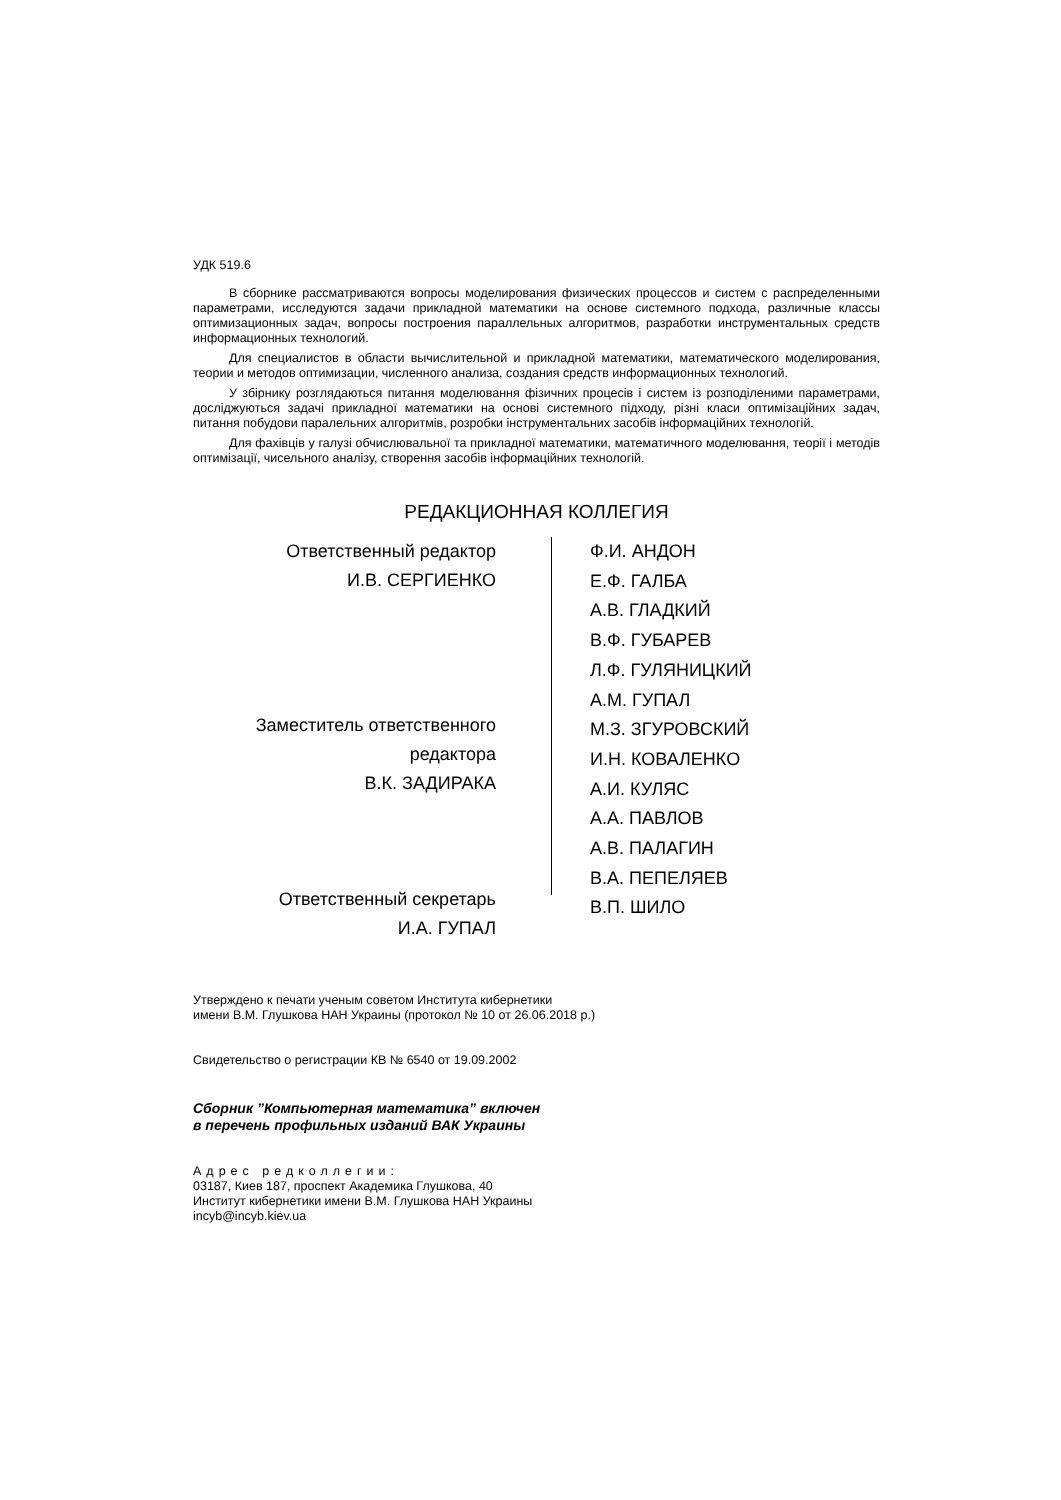УДК 519.6
В сборнике рассматриваются вопросы моделирования физических процессов и систем с распределенными параметрами, исследуются задачи прикладной математики на основе системного подхода, различные классы оптимизационных задач, вопросы построения параллельных алгоритмов, разработки инструментальных средств информационных технологий.
Для специалистов в области вычислительной и прикладной математики, математического моделирования, теории и методов оптимизации, численного анализа, создания средств информационных технологий.
У збірнику розглядаються питання моделювання фізичних процесів і систем із розподіленими параметрами, досліджуються задачі прикладної математики на основі системного підходу, різні класи оптимізаційних задач, питання побудови паралельних алгоритмів, розробки інструментальних засобів інформаційних технологій.
Для фахівців у галузі обчислювальної та прикладної математики, математичного моделювання, теорії і методів оптимізації, чисельного аналізу, створення засобів інформаційних технологій.
РЕДАКЦИОННАЯ КОЛЛЕГИЯ
Ответственный редактор
И.В. СЕРГИЕНКО
Заместитель ответственного
редактора
В.К. ЗАДИРАКА
Ответственный секретарь
И.А. ГУПАЛ
Ф.И. АНДОН
Е.Ф. ГАЛБА
А.В. ГЛАДКИЙ
В.Ф. ГУБАРЕВ
Л.Ф. ГУЛЯНИЦКИЙ
А.М. ГУПАЛ
М.З. ЗГУРОВСКИЙ
И.Н. КОВАЛЕНКО
А.И. КУЛЯС
А.А. ПАВЛОВ
А.В. ПАЛАГИН
В.А. ПЕПЕЛЯЕВ
В.П. ШИЛО
Утверждено к печати ученым советом Института кибернетики
имени В.М. Глушкова НАН Украины (протокол № 10 от 26.06.2018 р.)
Свидетельство о регистрации КВ № 6540 от 19.09.2002
Сборник ”Компьютерная математика” включен
в перечень профильных изданий ВАК Украины
Адрес редколлегии:
03187, Киев 187, проспект Академика Глушкова, 40
Институт кибернетики имени В.М. Глушкова НАН Украины
incyb@incyb.kiev.ua